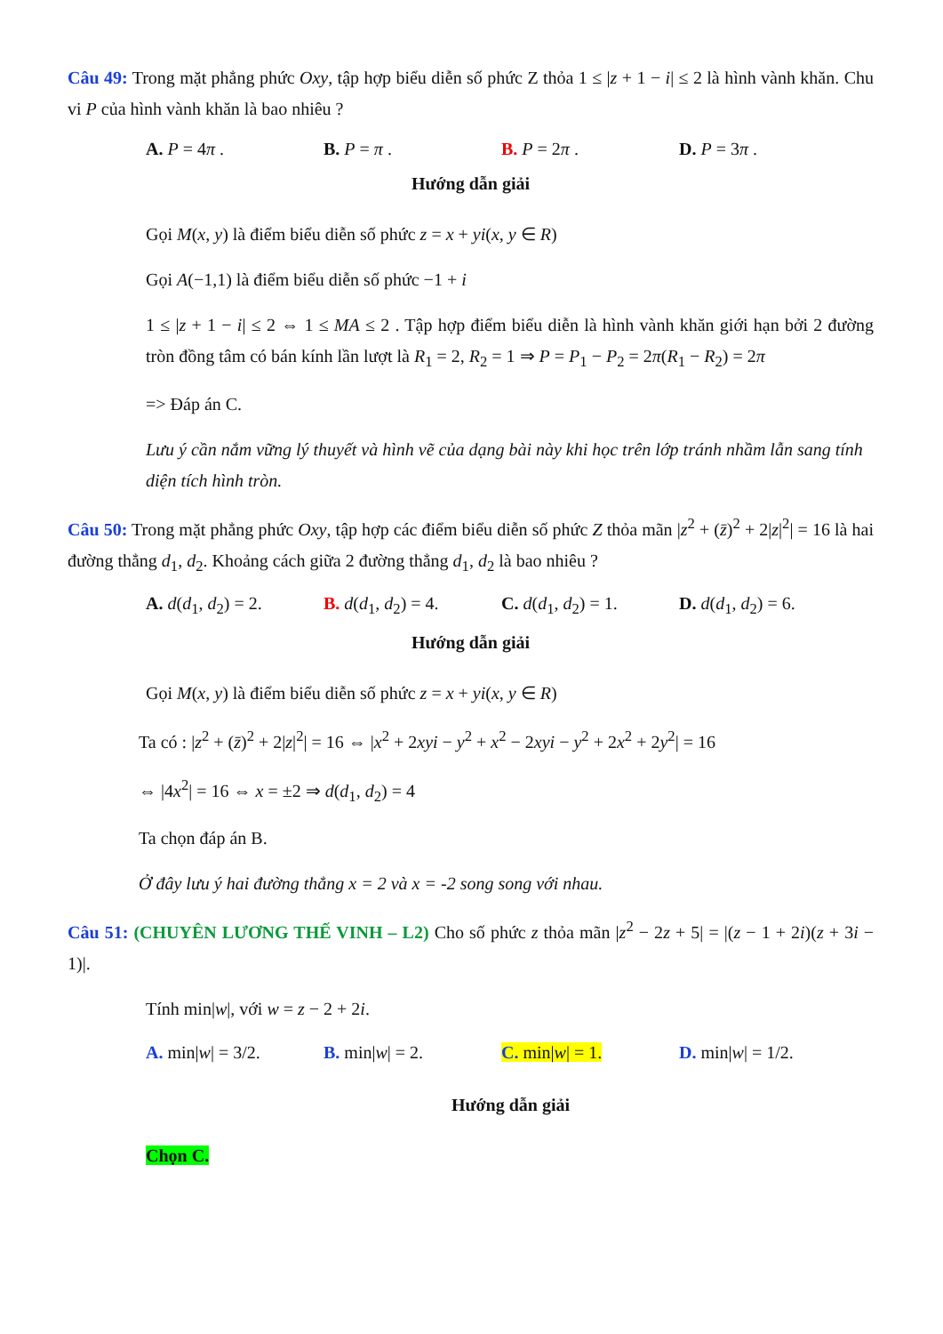Câu 49: Trong mặt phẳng phức Oxy, tập hợp biểu diễn số phức Z thỏa 1 ≤ |z + 1 − i| ≤ 2 là hình vành khăn. Chu vi P của hình vành khăn là bao nhiêu ?
A. P = 4π . B. P = π . B. P = 2π . D. P = 3π .
Hướng dẫn giải
Gọi M(x, y) là điểm biểu diễn số phức z = x + yi(x, y ∈ R)
Gọi A(−1,1) là điểm biểu diễn số phức −1 + i
1 ≤ |z + 1 − i| ≤ 2 ⇔ 1 ≤ MA ≤ 2 . Tập hợp điểm biểu diễn là hình vành khăn giới hạn bởi 2 đường tròn đồng tâm có bán kính lần lượt là R<sub>1</sub> = 2, R<sub>2</sub> = 1 ⇒ P = P<sub>1</sub> − P<sub>2</sub> = 2π(R<sub>1</sub> − R<sub>2</sub>) = 2π
=> Đáp án C.
Lưu ý cần nắm vững lý thuyết và hình vẽ của dạng bài này khi học trên lớp tránh nhầm lẫn sang tính diện tích hình tròn.
Câu 50: Trong mặt phẳng phức Oxy, tập hợp các điểm biểu diễn số phức Z thỏa mãn |z<sup>2</sup> + (z̄)<sup>2</sup> + 2|z|<sup>2</sup>| = 16 là hai đường thẳng d<sub>1</sub>, d<sub>2</sub>. Khoảng cách giữa 2 đường thẳng d<sub>1</sub>, d<sub>2</sub> là bao nhiêu ?
A. d(d<sub>1</sub>, d<sub>2</sub>) = 2.
B. d(d<sub>1</sub>, d<sub>2</sub>) = 4.
C. d(d<sub>1</sub>, d<sub>2</sub>) = 1.
D. d(d<sub>1</sub>, d<sub>2</sub>) = 6.
Hướng dẫn giải
Gọi M(x, y) là điểm biểu diễn số phức z = x + yi(x, y ∈ R)
Ta có : |z<sup>2</sup> + (z̄)<sup>2</sup> + 2|z|<sup>2</sup>| = 16 ⇔ |x<sup>2</sup> + 2xyi − y<sup>2</sup> + x<sup>2</sup> − 2xyi − y<sup>2</sup> + 2x<sup>2</sup> + 2y<sup>2</sup>| = 16
⇔ |4x<sup>2</sup>| = 16 ⇔ x = ±2 ⇒ d(d<sub>1</sub>, d<sub>2</sub>) = 4
Ta chọn đáp án B.
Ở đây lưu ý hai đường thẳng x = 2 và x = -2 song song với nhau.
Câu 51: (CHUYÊN LƯƠNG THẾ VINH – L2) Cho số phức z thỏa mãn |z<sup>2</sup> − 2z + 5| = |(z − 1 + 2i)(z + 3i − 1)|.
Tính min|w|, với w = z − 2 + 2i.
A. min|w| = 3/2. B. min|w| = 2. C. min|w| = 1. D. min|w| = 1/2.
Hướng dẫn giải
Chọn C.